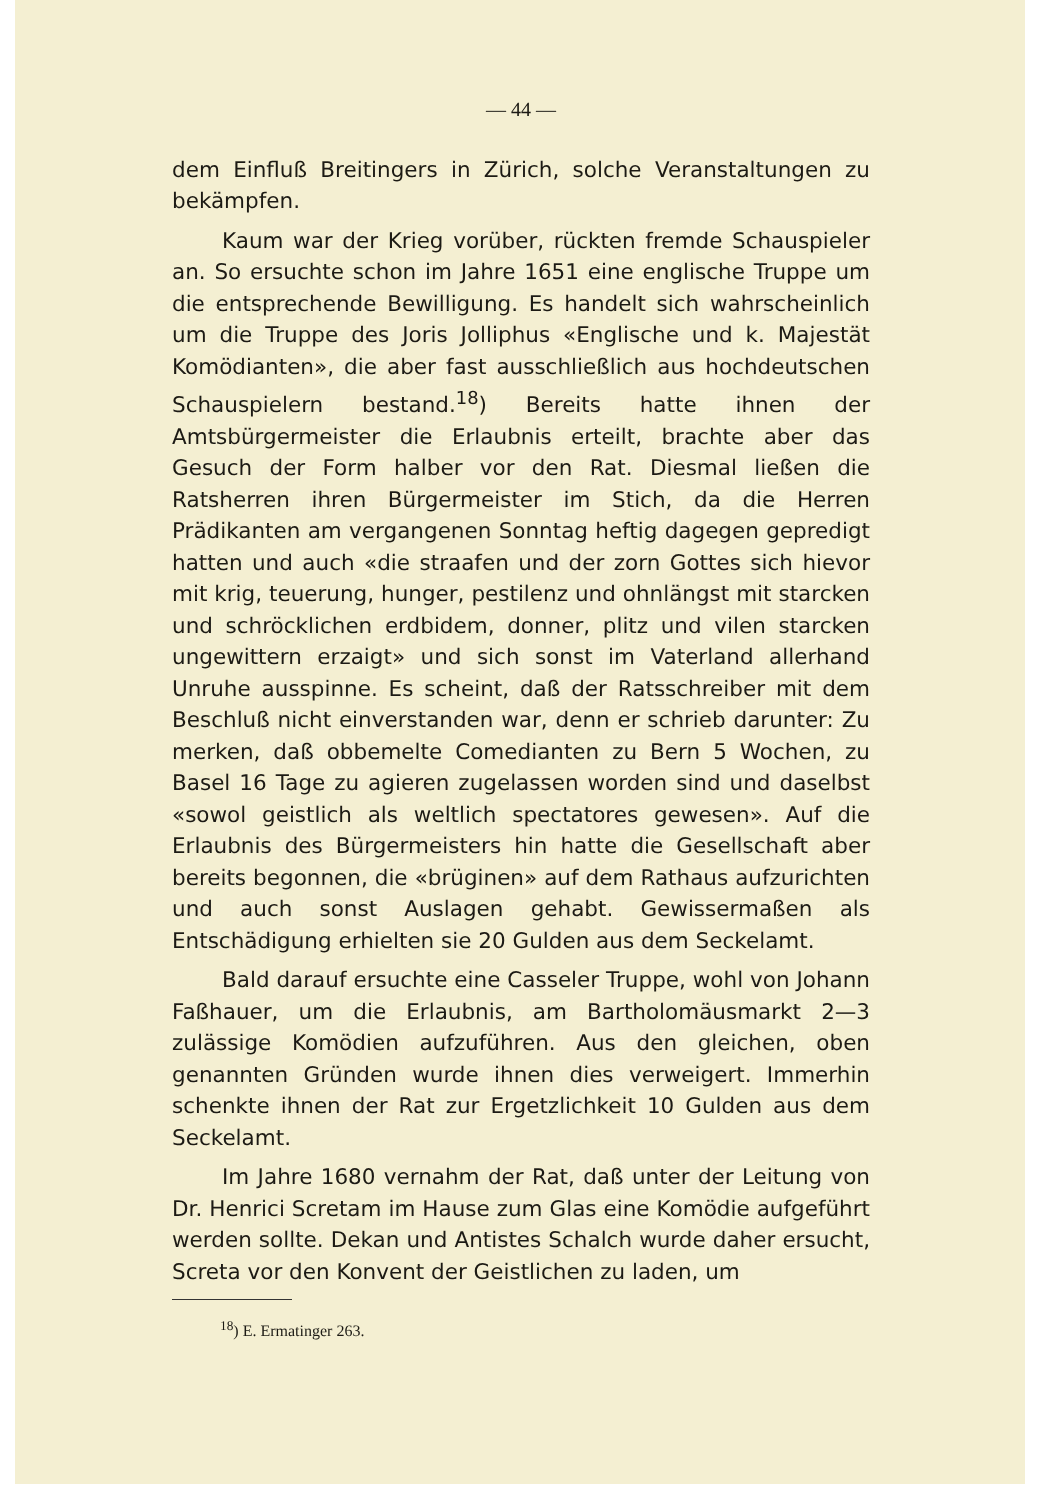— 44 —
dem Einfluß Breitingers in Zürich, solche Veranstaltungen zu bekämpfen.
Kaum war der Krieg vorüber, rückten fremde Schauspieler an. So ersuchte schon im Jahre 1651 eine englische Truppe um die entsprechende Bewilligung. Es handelt sich wahrscheinlich um die Truppe des Joris Jolliphus «Englische und k. Majestät Komödianten», die aber fast ausschließlich aus hochdeutschen Schauspielern bestand.<sup>18</sup>) Bereits hatte ihnen der Amtsbürgermeister die Erlaubnis erteilt, brachte aber das Gesuch der Form halber vor den Rat. Diesmal ließen die Ratsherren ihren Bürgermeister im Stich, da die Herren Prädikanten am vergangenen Sonntag heftig dagegen gepredigt hatten und auch «die straafen und der zorn Gottes sich hievor mit krig, teuerung, hunger, pestilenz und ohnlängst mit starcken und schröcklichen erdbidem, donner, plitz und vilen starcken ungewittern erzaigt» und sich sonst im Vaterland allerhand Unruhe ausspinne. Es scheint, daß der Ratsschreiber mit dem Beschluß nicht einverstanden war, denn er schrieb darunter: Zu merken, daß obbemelte Comedianten zu Bern 5 Wochen, zu Basel 16 Tage zu agieren zugelassen worden sind und daselbst «sowol geistlich als weltlich spectatores gewesen». Auf die Erlaubnis des Bürgermeisters hin hatte die Gesellschaft aber bereits begonnen, die «brüginen» auf dem Rathaus aufzurichten und auch sonst Auslagen gehabt. Gewissermaßen als Entschädigung erhielten sie 20 Gulden aus dem Seckelamt.
Bald darauf ersuchte eine Casseler Truppe, wohl von Johann Faßhauer, um die Erlaubnis, am Bartholomäusmarkt 2—3 zulässige Komödien aufzuführen. Aus den gleichen, oben genannten Gründen wurde ihnen dies verweigert. Immerhin schenkte ihnen der Rat zur Ergetzlichkeit 10 Gulden aus dem Seckelamt.
Im Jahre 1680 vernahm der Rat, daß unter der Leitung von Dr. Henrici Scretam im Hause zum Glas eine Komödie aufgeführt werden sollte. Dekan und Antistes Schalch wurde daher ersucht, Screta vor den Konvent der Geistlichen zu laden, um
<sup>18</sup>) E. Ermatinger 263.